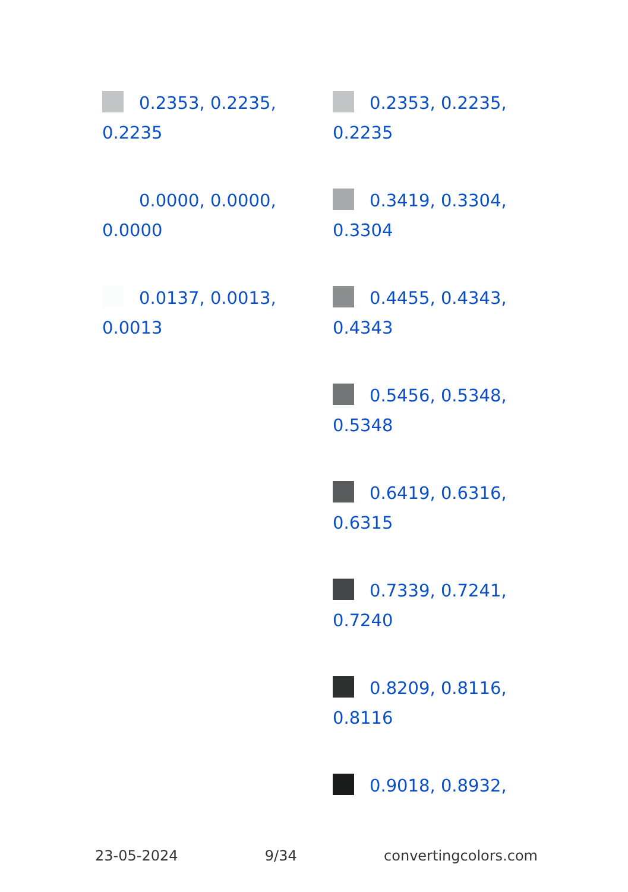0.2353, 0.2235, 0.2235
0.0000, 0.0000, 0.0000
0.0137, 0.0013, 0.0013
0.2353, 0.2235, 0.2235
0.3419, 0.3304, 0.3304
0.4455, 0.4343, 0.4343
0.5456, 0.5348, 0.5348
0.6419, 0.6316, 0.6315
0.7339, 0.7241, 0.7240
0.8209, 0.8116, 0.8116
0.9018, 0.8932,
23-05-2024 9/34 convertingcolors.com